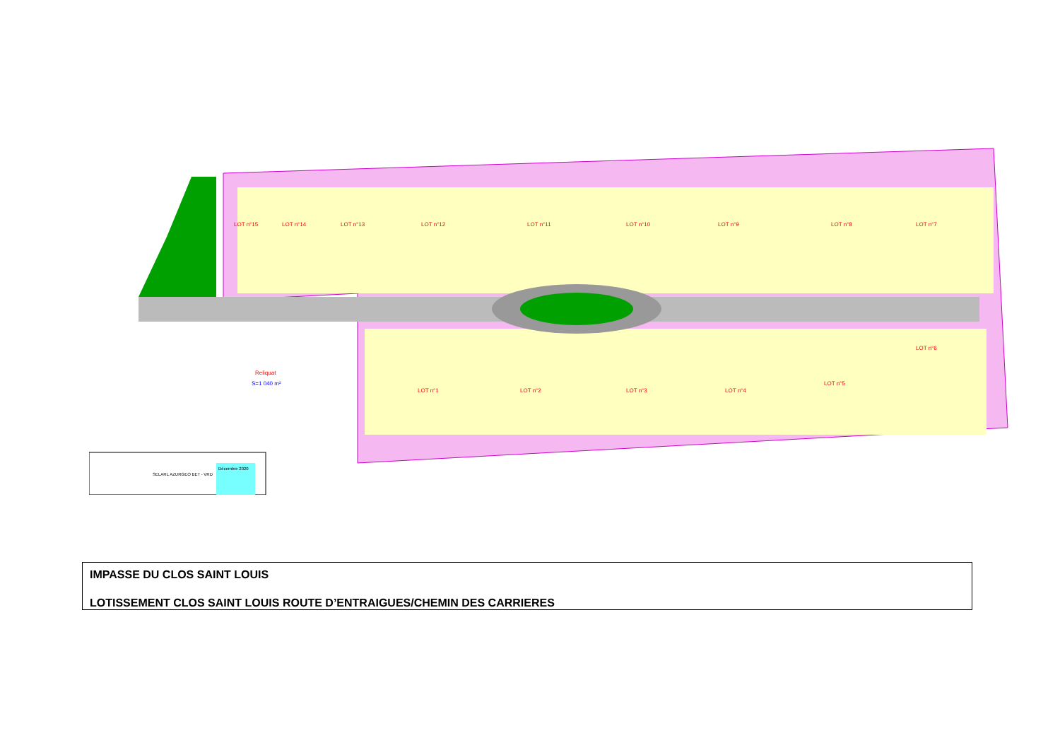LOT n°15
LOT n°14
LOT n°13
LOT n°12
LOT n°11
LOT n°10
LOT n°9
LOT n°8
LOT n°7
LOT n°6
LOT n°1
LOT n°2
LOT n°3
LOT n°4
LOT n°5
Reliquat
S=1 040 m²
SELARL AZURGEO BET - VRD
Décembre 2020
IMPASSE DU CLOS SAINT LOUIS
LOTISSEMENT CLOS SAINT LOUIS ROUTE D’ENTRAIGUES/CHEMIN DES CARRIERES